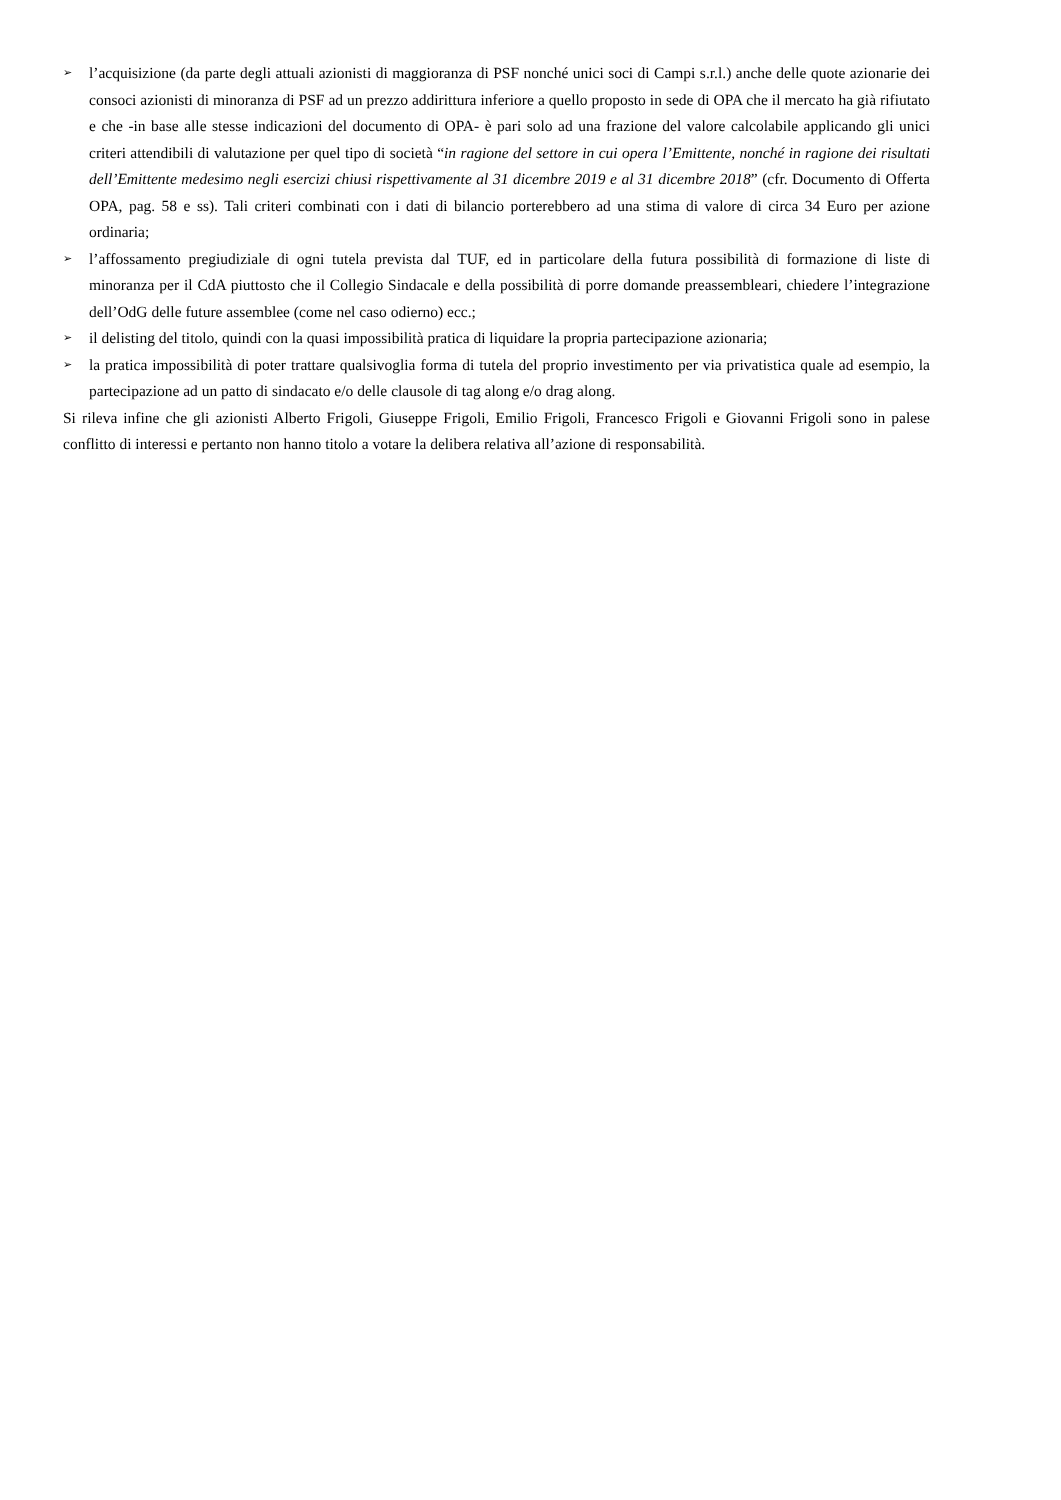➢ l’acquisizione (da parte degli attuali azionisti di maggioranza di PSF nonché unici soci di Campi s.r.l.) anche delle quote azionarie dei consoci azionisti di minoranza di PSF ad un prezzo addirittura inferiore a quello proposto in sede di OPA che il mercato ha già rifiutato e che -in base alle stesse indicazioni del documento di OPA- è pari solo ad una frazione del valore calcolabile applicando gli unici criteri attendibili di valutazione per quel tipo di società “in ragione del settore in cui opera l’Emittente, nonché in ragione dei risultati dell’Emittente medesimo negli esercizi chiusi rispettivamente al 31 dicembre 2019 e al 31 dicembre 2018” (cfr. Documento di Offerta OPA, pag. 58 e ss). Tali criteri combinati con i dati di bilancio porterebbero ad una stima di valore di circa 34 Euro per azione ordinaria;
➢ l’affossamento pregiudiziale di ogni tutela prevista dal TUF, ed in particolare della futura possibilità di formazione di liste di minoranza per il CdA piuttosto che il Collegio Sindacale e della possibilità di porre domande preassembleari, chiedere l’integrazione dell’OdG delle future assemblee (come nel caso odierno) ecc.;
➢ il delisting del titolo, quindi con la quasi impossibilità pratica di liquidare la propria partecipazione azionaria;
➢ la pratica impossibilità di poter trattare qualsivoglia forma di tutela del proprio investimento per via privatistica quale ad esempio, la partecipazione ad un patto di sindacato e/o delle clausole di tag along e/o drag along.
Si rileva infine che gli azionisti Alberto Frigoli, Giuseppe Frigoli, Emilio Frigoli, Francesco Frigoli e Giovanni Frigoli sono in palese conflitto di interessi e pertanto non hanno titolo a votare la delibera relativa all’azione di responsabilità.